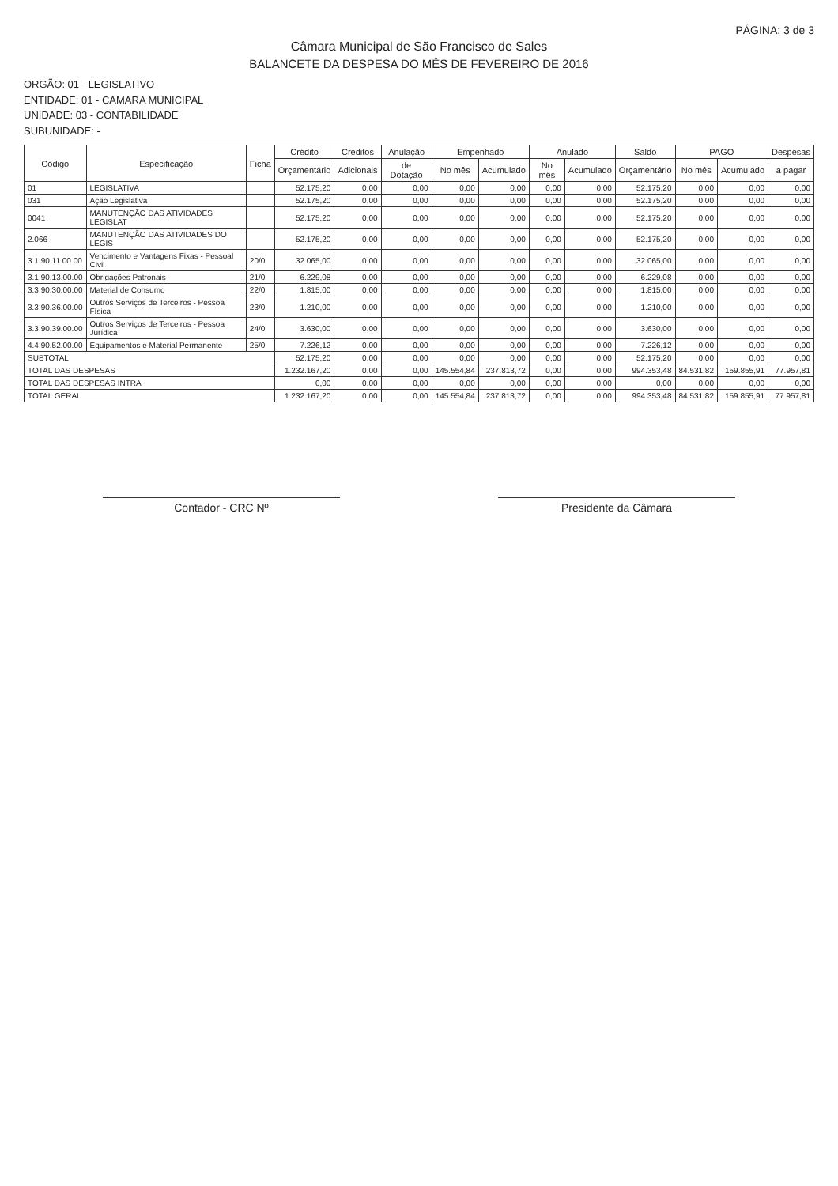PÁGINA: 3 de 3
Câmara Municipal de São Francisco de Sales
BALANCETE DA DESPESA DO MÊS DE FEVEREIRO DE 2016
ORGÃO: 01 - LEGISLATIVO
ENTIDADE: 01 - CAMARA MUNICIPAL
UNIDADE: 03 - CONTABILIDADE
SUBUNIDADE: -
| Código | Especificação | Ficha | Crédito | Créditos | Anulação | Empenhado | | Anulado | | Saldo | PAGO | | Despesas |
| --- | --- | --- | --- | --- | --- | --- | --- | --- | --- | --- | --- | --- | --- |
| | | | Orçamentário | Adicionais | de Dotação | No mês | Acumulado | No mês | Acumulado | Orçamentário | No mês | Acumulado | a pagar |
| 01 | LEGISLATIVA | | 52.175,20 | 0,00 | 0,00 | 0,00 | 0,00 | 0,00 | 0,00 | 52.175,20 | 0,00 | 0,00 | 0,00 |
| 031 | Ação Legislativa | | 52.175,20 | 0,00 | 0,00 | 0,00 | 0,00 | 0,00 | 0,00 | 52.175,20 | 0,00 | 0,00 | 0,00 |
| 0041 | MANUTENÇÃO DAS ATIVIDADES LEGISLAT | | 52.175,20 | 0,00 | 0,00 | 0,00 | 0,00 | 0,00 | 0,00 | 52.175,20 | 0,00 | 0,00 | 0,00 |
| 2.066 | MANUTENÇÃO DAS ATIVIDADES DO LEGIS | | 52.175,20 | 0,00 | 0,00 | 0,00 | 0,00 | 0,00 | 0,00 | 52.175,20 | 0,00 | 0,00 | 0,00 |
| 3.1.90.11.00.00 | Vencimento e Vantagens Fixas - Pessoal Civil | 20/0 | 32.065,00 | 0,00 | 0,00 | 0,00 | 0,00 | 0,00 | 0,00 | 32.065,00 | 0,00 | 0,00 | 0,00 |
| 3.1.90.13.00.00 | Obrigações Patronais | 21/0 | 6.229,08 | 0,00 | 0,00 | 0,00 | 0,00 | 0,00 | 0,00 | 6.229,08 | 0,00 | 0,00 | 0,00 |
| 3.3.90.30.00.00 | Material de Consumo | 22/0 | 1.815,00 | 0,00 | 0,00 | 0,00 | 0,00 | 0,00 | 0,00 | 1.815,00 | 0,00 | 0,00 | 0,00 |
| 3.3.90.36.00.00 | Outros Serviços de Terceiros - Pessoa Física | 23/0 | 1.210,00 | 0,00 | 0,00 | 0,00 | 0,00 | 0,00 | 0,00 | 1.210,00 | 0,00 | 0,00 | 0,00 |
| 3.3.90.39.00.00 | Outros Serviços de Terceiros - Pessoa Jurídica | 24/0 | 3.630,00 | 0,00 | 0,00 | 0,00 | 0,00 | 0,00 | 0,00 | 3.630,00 | 0,00 | 0,00 | 0,00 |
| 4.4.90.52.00.00 | Equipamentos e Material Permanente | 25/0 | 7.226,12 | 0,00 | 0,00 | 0,00 | 0,00 | 0,00 | 0,00 | 7.226,12 | 0,00 | 0,00 | 0,00 |
| SUBTOTAL | | | 52.175,20 | 0,00 | 0,00 | 0,00 | 0,00 | 0,00 | 0,00 | 52.175,20 | 0,00 | 0,00 | 0,00 |
| TOTAL DAS DESPESAS | | | 1.232.167,20 | 0,00 | 0,00 | 145.554,84 | 237.813,72 | 0,00 | 0,00 | 994.353,48 | 84.531,82 | 159.855,91 | 77.957,81 |
| TOTAL DAS DESPESAS INTRA | | | 0,00 | 0,00 | 0,00 | 0,00 | 0,00 | 0,00 | 0,00 | 0,00 | 0,00 | 0,00 | 0,00 |
| TOTAL GERAL | | | 1.232.167,20 | 0,00 | 0,00 | 145.554,84 | 237.813,72 | 0,00 | 0,00 | 994.353,48 | 84.531,82 | 159.855,91 | 77.957,81 |
Contador - CRC Nº Presidente da Câmara